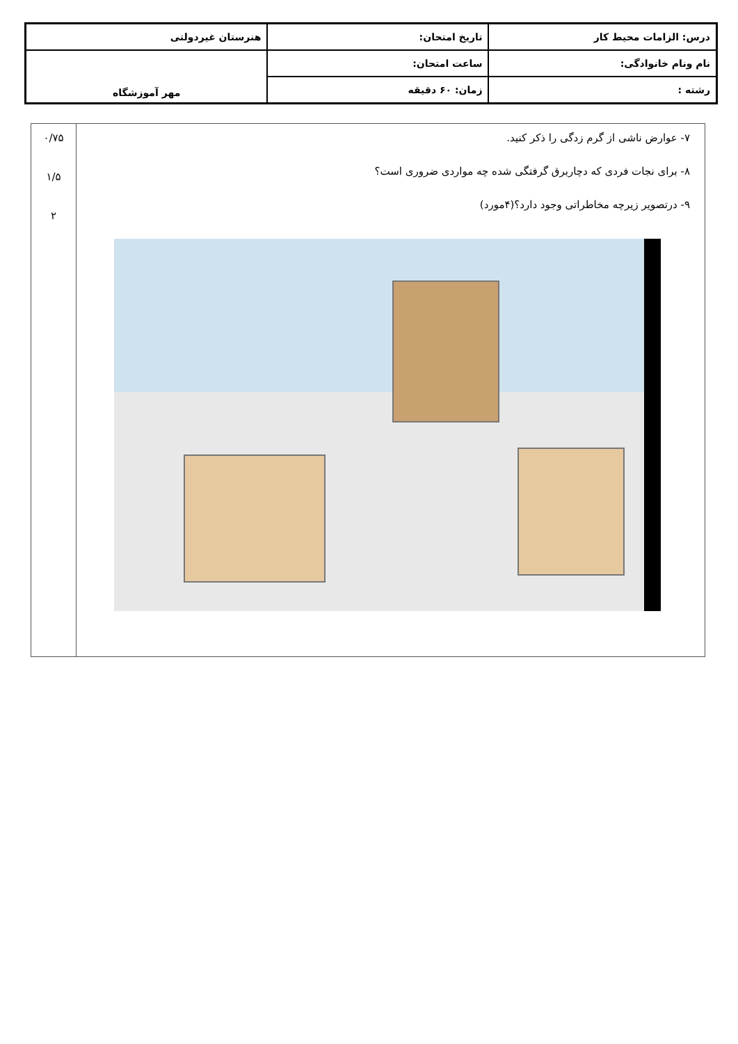| درس: الزامات محیط کار | تاریخ امتحان: | هنرستان غیردولتی |
| نام ونام خانوادگی: | ساعت امتحان: | مهر آموزشگاه |
| رشته : | زمان: ۶۰ دقیقه | |
| ۷- عوارض ناشی از گرم زدگی را ذکر کنید. ۸- برای نجات فردی که دچاربرق گرفتگی شده چه مواردی ضروری است؟ ۹- درتصویر زیرچه مخاطراتی وجود دارد؟(۴مورد) | ۰/۷۵ ۱/۵ ۲ |